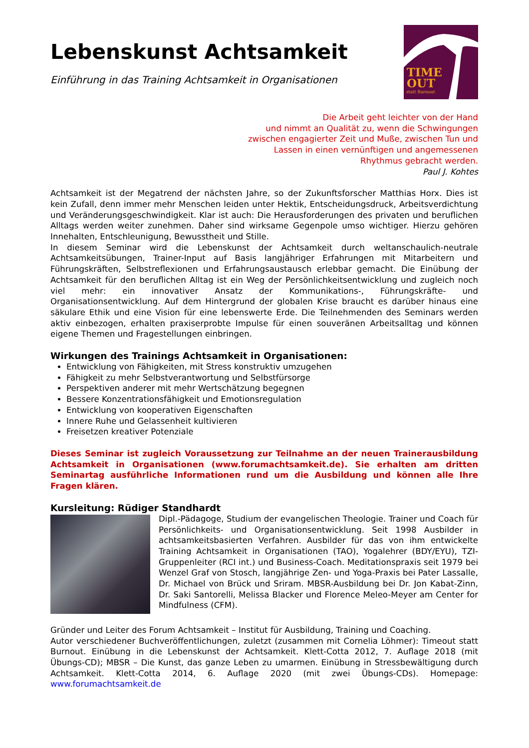Lebenskunst Achtsamkeit
Einführung in das Training Achtsamkeit in Organisationen
TIME
OUT
statt Burnout
Die Arbeit geht leichter von der Hand
und nimmt an Qualität zu, wenn die Schwingungen
zwischen engagierter Zeit und Muße, zwischen Tun und
Lassen in einen vernünftigen und angemessenen
Rhythmus gebracht werden.
Paul J. Kohtes
Achtsamkeit ist der Megatrend der nächsten Jahre, so der Zukunftsforscher Matthias Horx. Dies ist kein Zufall, denn immer mehr Menschen leiden unter Hektik, Entscheidungsdruck, Arbeitsverdichtung und Veränderungsgeschwindigkeit. Klar ist auch: Die Herausforderungen des privaten und beruflichen Alltags werden weiter zunehmen. Daher sind wirksame Gegenpole umso wichtiger. Hierzu gehören Innehalten, Entschleunigung, Bewusstheit und Stille.
In diesem Seminar wird die Lebenskunst der Achtsamkeit durch weltanschaulich-neutrale Achtsamkeitsübungen, Trainer-Input auf Basis langjähriger Erfahrungen mit Mitarbeitern und Führungskräften, Selbstreflexionen und Erfahrungsaustausch erlebbar gemacht. Die Einübung der Achtsamkeit für den beruflichen Alltag ist ein Weg der Persönlichkeitsentwicklung und zugleich noch viel mehr: ein innovativer Ansatz der Kommunikations-, Führungskräfte- und Organisationsentwicklung. Auf dem Hintergrund der globalen Krise braucht es darüber hinaus eine säkulare Ethik und eine Vision für eine lebenswerte Erde. Die Teilnehmenden des Seminars werden aktiv einbezogen, erhalten praxiserprobte Impulse für einen souveränen Arbeitsalltag und können eigene Themen und Fragestellungen einbringen.
Wirkungen des Trainings Achtsamkeit in Organisationen:
Entwicklung von Fähigkeiten, mit Stress konstruktiv umzugehen
Fähigkeit zu mehr Selbstverantwortung und Selbstfürsorge
Perspektiven anderer mit mehr Wertschätzung begegnen
Bessere Konzentrationsfähigkeit und Emotionsregulation
Entwicklung von kooperativen Eigenschaften
Innere Ruhe und Gelassenheit kultivieren
Freisetzen kreativer Potenziale
Dieses Seminar ist zugleich Voraussetzung zur Teilnahme an der neuen Trainerausbildung Achtsamkeit in Organisationen (www.forumachtsamkeit.de). Sie erhalten am dritten Seminartag ausführliche Informationen rund um die Ausbildung und können alle Ihre Fragen klären.
Kursleitung: Rüdiger Standhardt
Dipl.-Pädagoge, Studium der evangelischen Theologie. Trainer und Coach für Persönlichkeits- und Organisationsentwicklung. Seit 1998 Ausbilder in achtsamkeitsbasierten Verfahren. Ausbilder für das von ihm entwickelte Training Achtsamkeit in Organisationen (TAO), Yogalehrer (BDY/EYU), TZI-Gruppenleiter (RCI int.) und Business-Coach. Meditationspraxis seit 1979 bei Wenzel Graf von Stosch, langjährige Zen- und Yoga-Praxis bei Pater Lassalle, Dr. Michael von Brück und Sriram. MBSR-Ausbildung bei Dr. Jon Kabat-Zinn, Dr. Saki Santorelli, Melissa Blacker und Florence Meleo-Meyer am Center for Mindfulness (CFM).
Gründer und Leiter des Forum Achtsamkeit – Institut für Ausbildung, Training und Coaching.
Autor verschiedener Buchveröffentlichungen, zuletzt (zusammen mit Cornelia Löhmer): Timeout statt Burnout. Einübung in die Lebenskunst der Achtsamkeit. Klett-Cotta 2012, 7. Auflage 2018 (mit Übungs-CD); MBSR – Die Kunst, das ganze Leben zu umarmen. Einübung in Stressbewältigung durch Achtsamkeit. Klett-Cotta 2014, 6. Auflage 2020 (mit zwei Übungs-CDs). Homepage: www.forumachtsamkeit.de